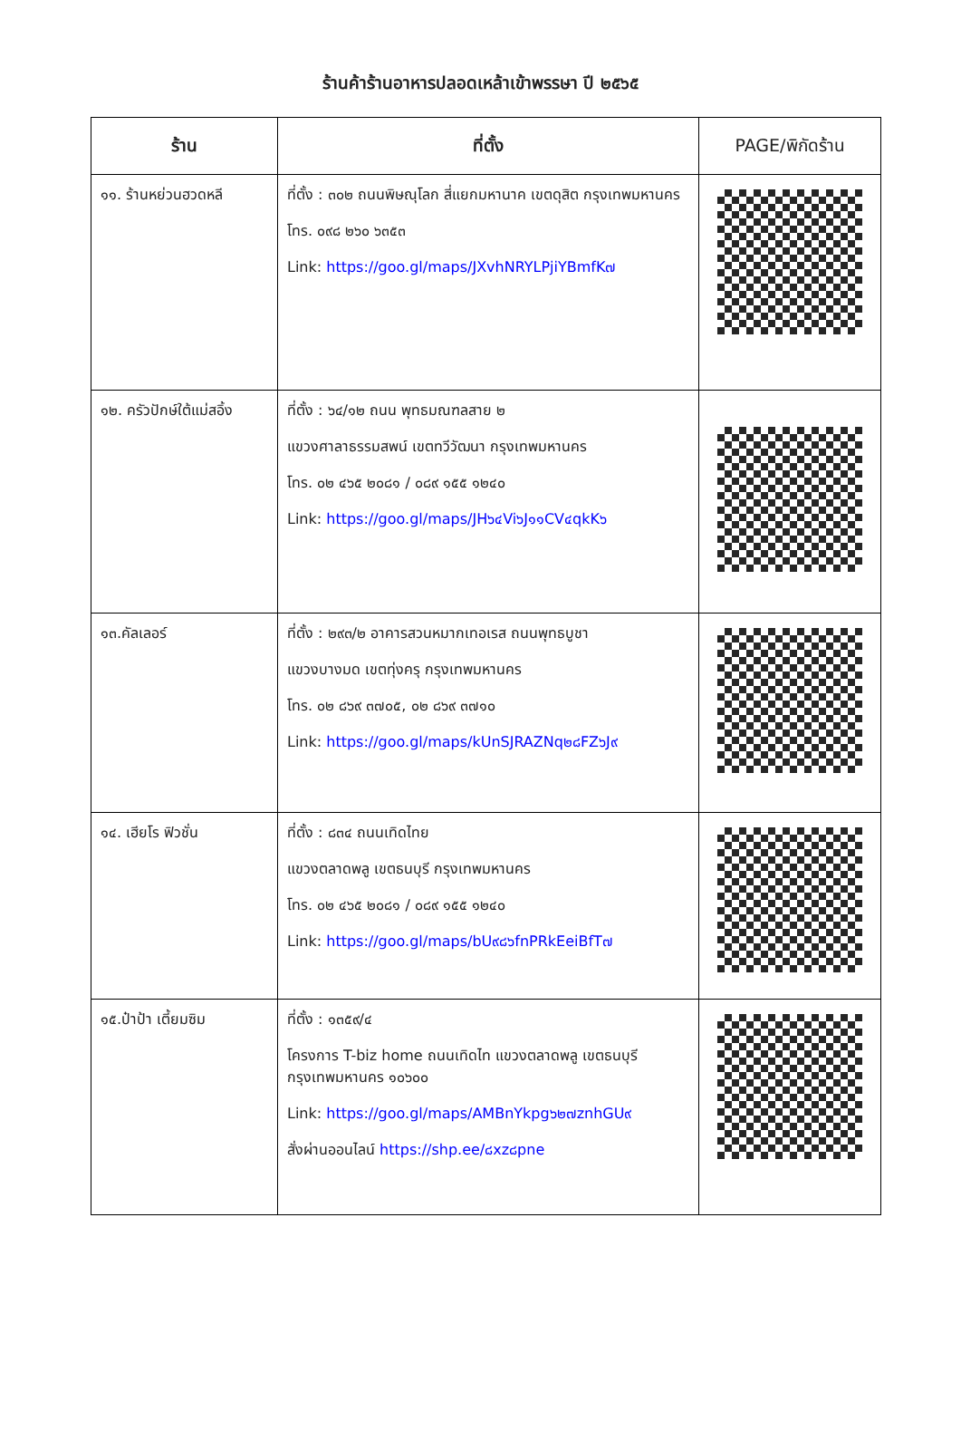ร้านค้าร้านอาหารปลอดเหล้าเข้าพรรษา ปี ๒๕๖๕
| ร้าน | ที่ตั้ง | PAGE/พิกัดร้าน |
| --- | --- | --- |
| ๑๑. ร้านหย่วนฮวดหลี | ที่ตั้ง : ๓๐๒ ถนนพิษณุโลก สี่แยกมหานาค เขตดุสิต กรุงเทพมหานคร โทร. ๐๙๘ ๒๖๐ ๖๓๕๓ Link: https://goo.gl/maps/JXvhNRYLPjiYBmfK๗ | |
| ๑๒. ครัวปักษ์ใต้แม่สอิ้ง | ที่ตั้ง : ๖๔/๑๒ ถนน พุทธมณฑลสาย ๒ แขวงศาลาธรรมสพน์ เขตทวีวัฒนา กรุงเทพมหานคร โทร. ๐๒ ๔๖๕ ๒๐๘๑ / ๐๘๙ ๑๕๕ ๑๒๔๐ Link: https://goo.gl/maps/JH๖๔Vi๖J๑๑CV๔qkK๖ | |
| ๑๓.คัลเลอร์ | ที่ตั้ง : ๒๙๓/๒ อาคารสวนหมากเทอเรส ถนนพุทธบูชา แขวงบางมด เขตทุ่งครุ กรุงเทพมหานคร โทร. ๐๒ ๘๖๙ ๓๗๐๕, ๐๒ ๘๖๙ ๓๗๑๐ Link: https://goo.gl/maps/kUnSJRAZNq๒๘FZ๖J๙ | |
| ๑๔. เฮียโร ฟิวชั่น | ที่ตั้ง : ๘๓๔ ถนนเทิดไทย แขวงตลาดพลู เขตธนบุรี กรุงเทพมหานคร โทร. ๐๒ ๔๖๕ ๒๐๘๑ / ๐๘๙ ๑๕๕ ๑๒๔๐ Link: https://goo.gl/maps/bU๙๘๖fnPRkEeiBfT๗ | |
| ๑๕.ป๋าป้า เตี้ยมซิม | ที่ตั้ง : ๑๓๕๙/๔ โครงการ T-biz home ถนนเทิดไท แขวงตลาดพลู เขตธนบุรี กรุงเทพมหานคร ๑๐๖๐๐ Link: https://goo.gl/maps/AMBnYkpg๖๒๗znhGU๙ สั่งผ่านออนไลน์ https://shp.ee/๘xz๘pne | |